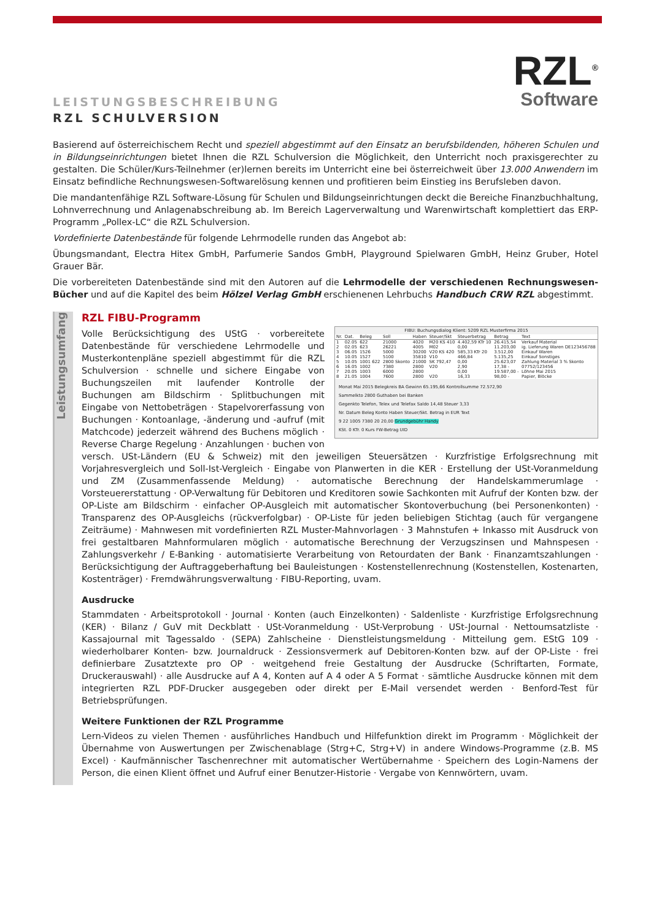LEISTUNGSBESCHREIBUNG
RZL SCHULVERSION
RZL<sup>®</sup>
Software
Basierend auf österreichischem Recht und speziell abgestimmt auf den Einsatz an berufsbildenden, höheren Schulen und in Bildungseinrichtungen bietet Ihnen die RZL Schulversion die Möglichkeit, den Unterricht noch praxisgerechter zu gestalten. Die Schüler/Kurs-Teilnehmer (er)lernen bereits im Unterricht eine bei österreichweit über 13.000 Anwendern im Einsatz befindliche Rechnungswesen-Softwarelösung kennen und profitieren beim Einstieg ins Berufsleben davon.
Die mandantenfähige RZL Software-Lösung für Schulen und Bildungseinrichtungen deckt die Bereiche Finanzbuchhaltung, Lohnverrechnung und Anlagenabschreibung ab. Im Bereich Lagerverwaltung und Warenwirtschaft komplettiert das ERP-Programm „Pollex-LC“ die RZL Schulversion.
Vordefinierte Datenbestände für folgende Lehrmodelle runden das Angebot ab:
Übungsmandant, Electra Hitex GmbH, Parfumerie Sandos GmbH, Playground Spielwaren GmbH, Heinz Gruber, Hotel Grauer Bär.
Die vorbereiteten Datenbestände sind mit den Autoren auf die Lehrmodelle der verschiedenen Rechnungswesen-Bücher und auf die Kapitel des beim Hölzel Verlag GmbH erschienenen Lehrbuchs Handbuch CRW RZL abgestimmt.
Leistungsumfang
RZL FIBU-Programm
FIBU: Buchungsdialog Klient: 5209 RZL Musterfirma 2015
| Nr. | Dat. | Beleg | Soll | Haben | Steuer/Skt | Steuerbetrag | Betrag | Text |
| --- | --- | --- | --- | --- | --- | --- | --- | --- |
| 1 | 02.05 | 622 | 21000 | 4020 | M20 KS 410 | 4.402,59 KTr 10 | 26.415,54 | Verkauf Material |
| 2 | 02.05 | 623 | 26221 | 4005 | M02 | 0,00 | 11.203,00 | ig. Lieferung Waren DE123456788 |
| 3 | 06.05 | 1526 | 5000 | 30200 | V20 KS 420 | 585,33 KTr 20 | 3.512,00 | Einkauf Waren |
| 4 | 10.05 | 1527 | 5100 | 35810 | V10 | 466,84 | 5.135,25 | Einkauf Sonstiges |
| 5 | 10.05 | 1001 622 | 2800 Skonto | 21000 | SK 792,47 | 0,00 | 25.623,07 | Zahlung Material 3 % Skonto |
| 6 | 16.05 | 1002 | 7380 | 2800 | V20 | 2,90 | 17,38 - | 07752/123456 |
| 7 | 20.05 | 1003 | 6000 | 2800 | | 0,00 | 19.587,00 - | Löhne Mai 2015 |
| 8 | 21.05 | 1004 | 7600 | 2800 | V20 | 16,33 | 98,00 - | Papier, Blöcke |
Monat Mai 2015 Belegkreis BA Gewinn 65.195,66 Kontrollsumme 72.572,90
Sammelkto 2800 Guthaben bei Banken
Gegenkto Telefon, Telex und Telefax Saldo 14,48 Steuer 3,33
Nr. Datum Beleg Konto Haben Steuer/Skt. Betrag in EUR Text
9 22 1005 7380 20 20,00 Grundgebühr Handy
KSt. 0 KTr. 0 Kurs FW-Betrag UID
Volle Berücksichtigung des UStG · vorbereitete Datenbestände für verschiedene Lehrmodelle und Musterkontenpläne speziell abgestimmt für die RZL Schulversion · schnelle und sichere Eingabe von Buchungszeilen mit laufender Kontrolle der Buchungen am Bildschirm · Splitbuchungen mit Eingabe von Nettobeträgen · Stapelvorerfassung von Buchungen · Kontoanlage, -änderung und -aufruf (mit Matchcode) jederzeit während des Buchens möglich · Reverse Charge Regelung · Anzahlungen · buchen von versch. USt-Ländern (EU & Schweiz) mit den jeweiligen Steuersätzen · Kurzfristige Erfolgsrechnung mit Vorjahresvergleich und Soll-Ist-Vergleich · Eingabe von Planwerten in die KER · Erstellung der USt-Voranmeldung und ZM (Zusammenfassende Meldung) · automatische Berechnung der Handelskammerumlage · Vorsteuererstattung · OP-Verwaltung für Debitoren und Kreditoren sowie Sachkonten mit Aufruf der Konten bzw. der OP-Liste am Bildschirm · einfacher OP-Ausgleich mit automatischer Skontoverbuchung (bei Personenkonten) · Transparenz des OP-Ausgleichs (rückverfolgbar) · OP-Liste für jeden beliebigen Stichtag (auch für vergangene Zeiträume) · Mahnwesen mit vordefinierten RZL Muster-Mahnvorlagen · 3 Mahnstufen + Inkasso mit Ausdruck von frei gestaltbaren Mahnformularen möglich · automatische Berechnung der Verzugszinsen und Mahnspesen · Zahlungsverkehr / E-Banking · automatisierte Verarbeitung von Retourdaten der Bank · Finanzamtszahlungen · Berücksichtigung der Auftraggeberhaftung bei Bauleistungen · Kostenstellenrechnung (Kostenstellen, Kostenarten, Kostenträger) · Fremdwährungsverwaltung · FIBU-Reporting, uvam.
Ausdrucke
Stammdaten · Arbeitsprotokoll · Journal · Konten (auch Einzelkonten) · Saldenliste · Kurzfristige Erfolgsrechnung (KER) · Bilanz / GuV mit Deckblatt · USt-Voranmeldung · USt-Verprobung · USt-Journal · Nettoumsatzliste · Kassajournal mit Tagessaldo · (SEPA) Zahlscheine · Dienstleistungsmeldung · Mitteilung gem. EStG 109 · wiederholbarer Konten- bzw. Journaldruck · Zessionsvermerk auf Debitoren-Konten bzw. auf der OP-Liste · frei definierbare Zusatztexte pro OP · weitgehend freie Gestaltung der Ausdrucke (Schriftarten, Formate, Druckerauswahl) · alle Ausdrucke auf A 4, Konten auf A 4 oder A 5 Format · sämtliche Ausdrucke können mit dem integrierten RZL PDF-Drucker ausgegeben oder direkt per E-Mail versendet werden · Benford-Test für Betriebsprüfungen.
Weitere Funktionen der RZL Programme
Lern-Videos zu vielen Themen · ausführliches Handbuch und Hilfefunktion direkt im Programm · Möglichkeit der Übernahme von Auswertungen per Zwischenablage (Strg+C, Strg+V) in andere Windows-Programme (z.B. MS Excel) · Kaufmännischer Taschenrechner mit automatischer Wertübernahme · Speichern des Login-Namens der Person, die einen Klient öffnet und Aufruf einer Benutzer-Historie · Vergabe von Kennwörtern, uvam.